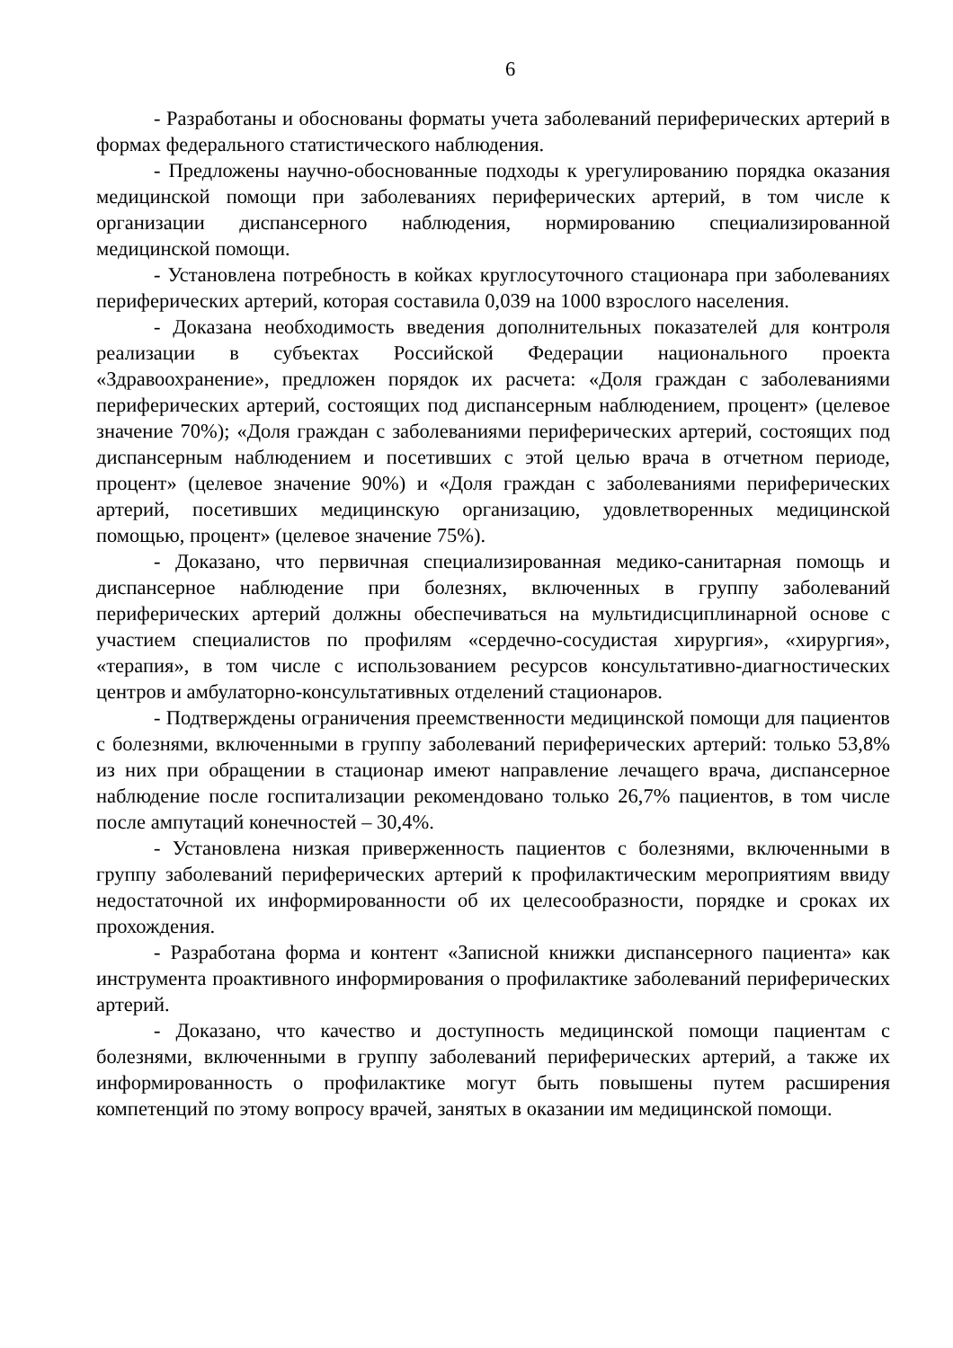6
- Разработаны и обоснованы форматы учета заболеваний периферических артерий в формах федерального статистического наблюдения.
- Предложены научно-обоснованные подходы к урегулированию порядка оказания медицинской помощи при заболеваниях периферических артерий, в том числе к организации диспансерного наблюдения, нормированию специализированной медицинской помощи.
- Установлена потребность в койках круглосуточного стационара при заболеваниях периферических артерий, которая составила 0,039 на 1000 взрослого населения.
- Доказана необходимость введения дополнительных показателей для контроля реализации в субъектах Российской Федерации национального проекта «Здравоохранение», предложен порядок их расчета: «Доля граждан с заболеваниями периферических артерий, состоящих под диспансерным наблюдением, процент» (целевое значение 70%); «Доля граждан с заболеваниями периферических артерий, состоящих под диспансерным наблюдением и посетивших с этой целью врача в отчетном периоде, процент» (целевое значение 90%) и «Доля граждан с заболеваниями периферических артерий, посетивших медицинскую организацию, удовлетворенных медицинской помощью, процент» (целевое значение 75%).
- Доказано, что первичная специализированная медико-санитарная помощь и диспансерное наблюдение при болезнях, включенных в группу заболеваний периферических артерий должны обеспечиваться на мультидисциплинарной основе с участием специалистов по профилям «сердечно-сосудистая хирургия», «хирургия», «терапия», в том числе с использованием ресурсов консультативно-диагностических центров и амбулаторно-консультативных отделений стационаров.
- Подтверждены ограничения преемственности медицинской помощи для пациентов с болезнями, включенными в группу заболеваний периферических артерий: только 53,8% из них при обращении в стационар имеют направление лечащего врача, диспансерное наблюдение после госпитализации рекомендовано только 26,7% пациентов, в том числе после ампутаций конечностей – 30,4%.
- Установлена низкая приверженность пациентов с болезнями, включенными в группу заболеваний периферических артерий к профилактическим мероприятиям ввиду недостаточной их информированности об их целесообразности, порядке и сроках их прохождения.
- Разработана форма и контент «Записной книжки диспансерного пациента» как инструмента проактивного информирования о профилактике заболеваний периферических артерий.
- Доказано, что качество и доступность медицинской помощи пациентам с болезнями, включенными в группу заболеваний периферических артерий, а также их информированность о профилактике могут быть повышены путем расширения компетенций по этому вопросу врачей, занятых в оказании им медицинской помощи.